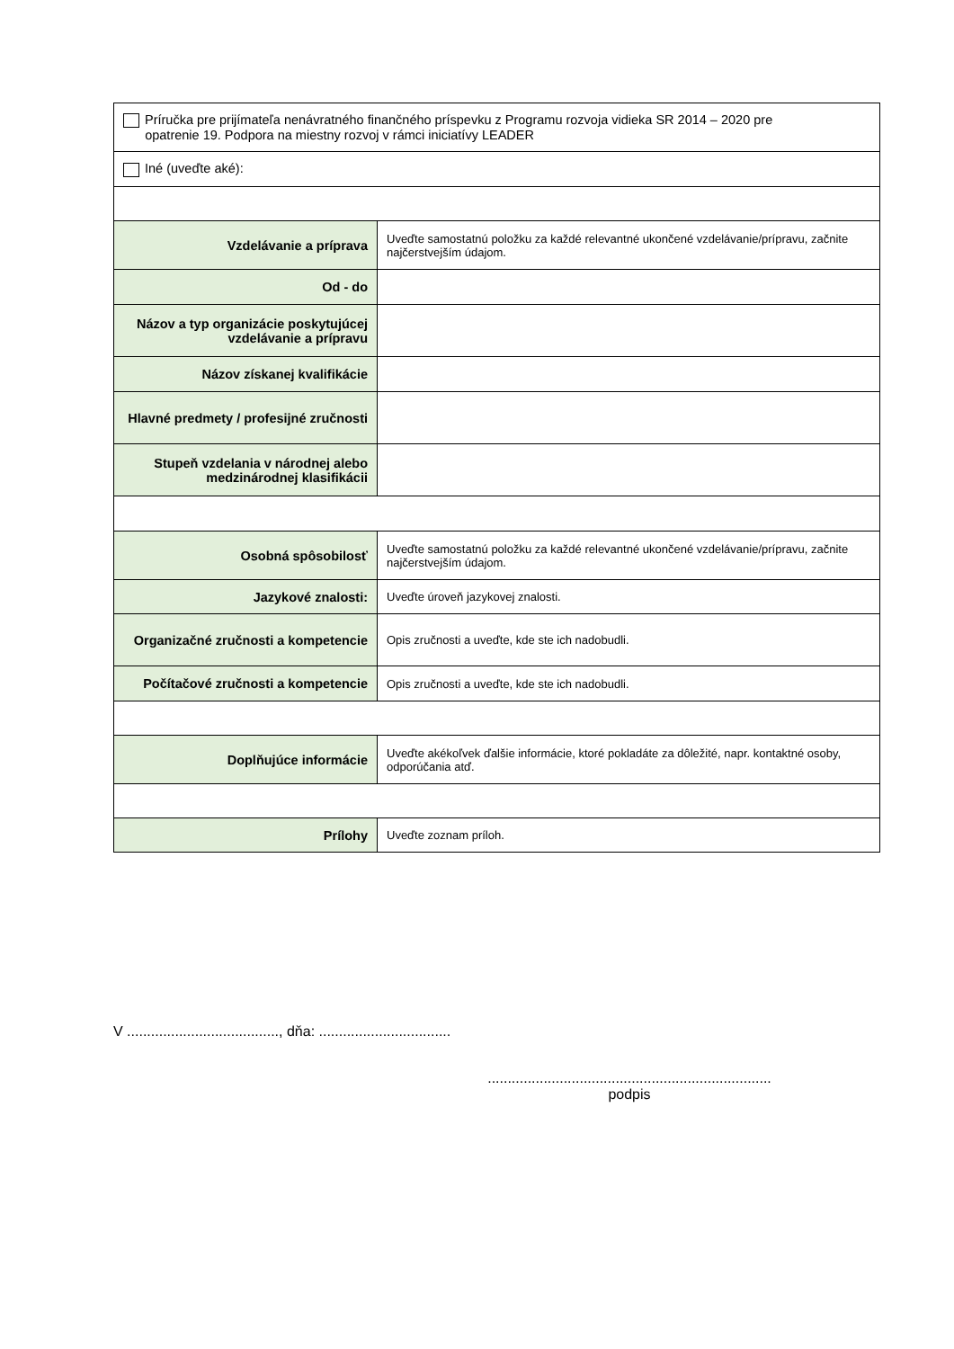| Príručka pre prijímateľa nenávratného finančného príspevku z Programu rozvoja vidieka SR 2014 – 2020 pre opatrenie 19. Podpora na miestny rozvoj v rámci iniciatívy LEADER | |
| Iné (uveďte aké): | |
| Vzdelávanie a príprava | Uveďte samostatnú položku za každé relevantné ukončené vzdelávanie/prípravu, začnite najčerstvejším údajom. |
| Od - do | |
| Názov a typ organizácie poskytujúcej vzdelávanie a prípravu | |
| Názov získanej kvalifikácie | |
| Hlavné predmety / profesijné zručnosti | |
| Stupeň vzdelania v národnej alebo medzinárodnej klasifikácii | |
| Osobná spôsobilosť | Uveďte samostatnú položku za každé relevantné ukončené vzdelávanie/prípravu, začnite najčerstvejším údajom. |
| Jazykové znalosti: | Uveďte úroveň jazykovej znalosti. |
| Organizačné zručnosti a kompetencie | Opis zručnosti a uveďte, kde ste ich nadobudli. |
| Počítačové zručnosti a kompetencie | Opis zručnosti a uveďte, kde ste ich nadobudli. |
| Doplňujúce informácie | Uveďte akékoľvek ďalšie informácie, ktoré pokladáte za dôležité, napr. kontaktné osoby, odporúčania atď. |
| Prílohy | Uveďte zoznam príloh. |
V ......................................, dňa: .................................
.......................................................................
podpis